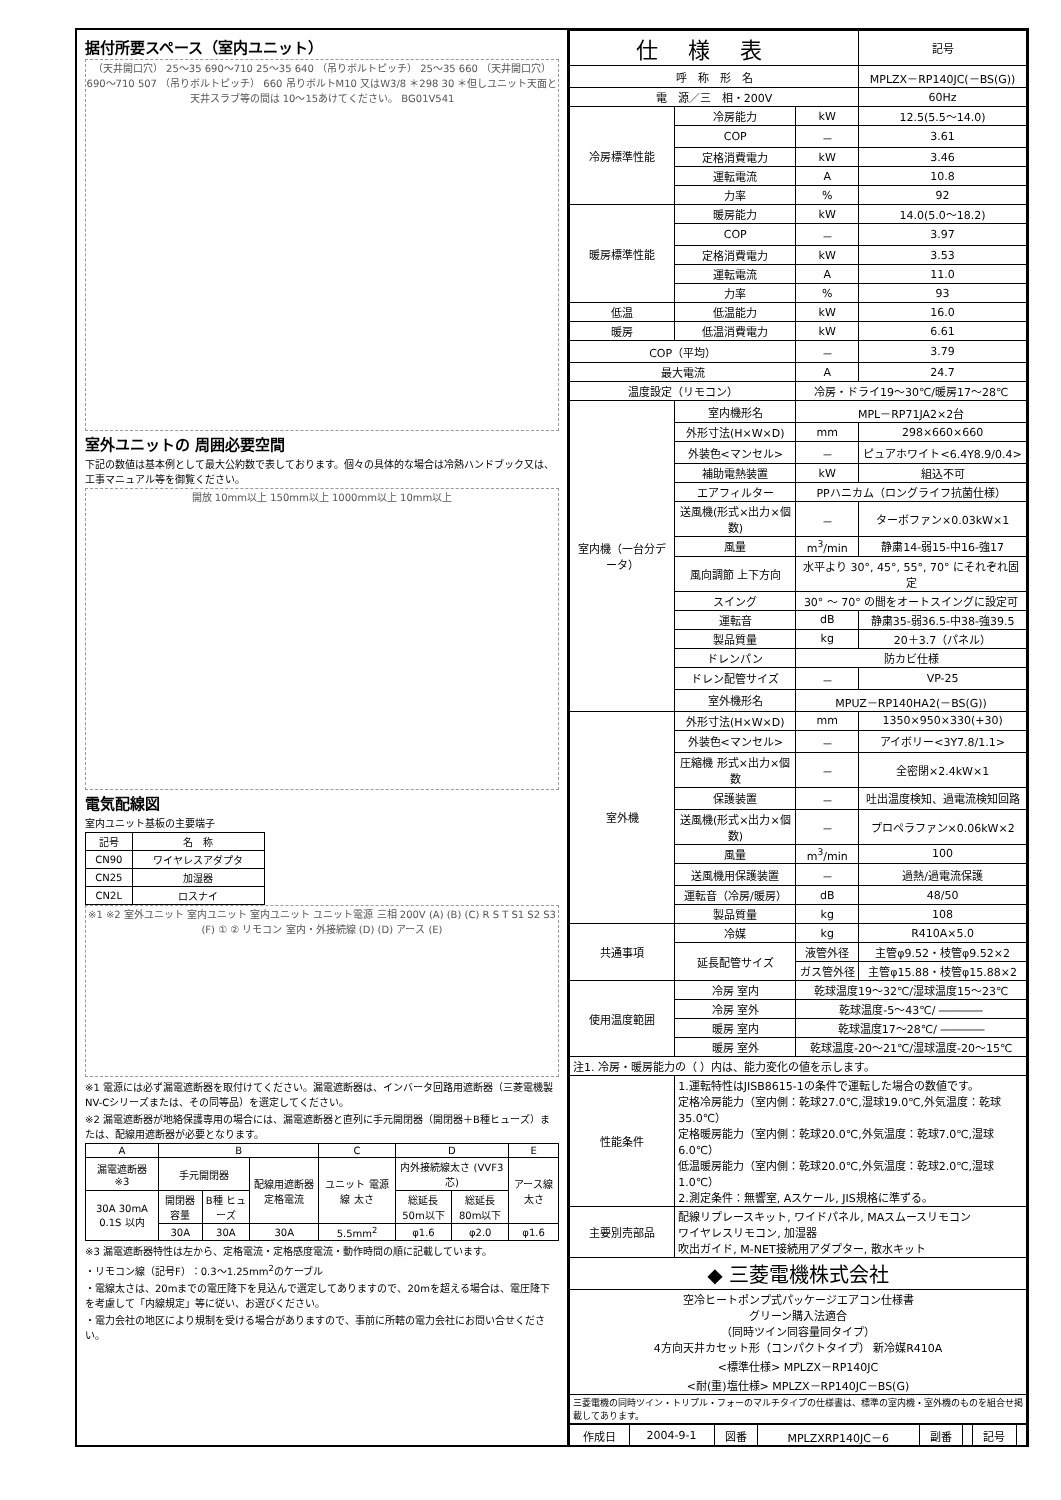据付所要スペース（室内ユニット）
（天井開口穴） 25～35 690～710 25～35 640 （吊りボルトピッチ） 25～35 660 （天井開口穴） 690～710 507 （吊りボルトピッチ） 660 吊りボルトM10 又はW3/8 ＊298 30 ＊但しユニット天面と天井スラブ等の間は 10～15あけてください。 BG01V541
室外ユニットの 周囲必要空間
下記の数値は基本例として最大公約数で表しております。個々の具体的な場合は冷熱ハンドブック又は、工事マニュアル等を御覧ください。
開放 10mm以上 150mm以上 1000mm以上 10mm以上
電気配線図
室内ユニット基板の主要端子
| 記号 | 名 称 |
| --- | --- |
| CN90 | ワイヤレスアダプタ |
| CN25 | 加湿器 |
| CN2L | ロスナイ |
※1 ※2 室外ユニット 室内ユニット 室内ユニット ユニット電源 三相 200V (A) (B) (C) R S T S1 S2 S3 (F) ① ② リモコン 室内・外接続線 (D) (D) アース (E)
※1 電源には必ず漏電遮断器を取付けてください。漏電遮断器は、インバータ回路用遮断器（三菱電機製NV-Cシリーズまたは、その同等品）を選定してください。
※2 漏電遮断器が地絡保護専用の場合には、漏電遮断器と直列に手元開閉器（開閉器＋B種ヒューズ）または、配線用遮断器が必要となります。
| A | B | | | C | D | | E |
| --- | --- | --- | --- | --- | --- | --- | --- |
| 漏電遮断器 ※3 | 手元開閉器 | | 配線用遮断器 定格電流 | ユニット 電源線 太さ | 内外接続線太さ (VVF3芯) | | アース線 太さ |
| 30A 30mA 0.1S 以内 | 開閉器 容量 | B種 ヒューズ | | | 総延長 50m以下 | 総延長 80m以下 | |
| | 30A | 30A | 30A | 5.5mm<sup>2</sup> | φ1.6 | φ2.0 | φ1.6 |
※3 漏電遮断器特性は左から、定格電流・定格感度電流・動作時間の順に記載しています。
・リモコン線（記号F）：0.3～1.25mm<sup>2</sup>のケーブル
・電線太さは、20mまでの電圧降下を見込んで選定してありますので、20mを超える場合は、電圧降下を考慮して「内線規定」等に従い、お選びください。
・電力会社の地区により規制を受ける場合がありますので、事前に所轄の電力会社にお問い合せください。
| 仕様表 | | | 記号 |
| 呼 称 形 名 | | | MPLZX－RP140JC(－BS(G)) |
| 電 源／三 相・200V | | | 60Hz |
| 冷房標準性能 | 冷房能力 | kW | 12.5(5.5～14.0) |
| | COP | － | 3.61 |
| | 定格消費電力 | kW | 3.46 |
| | 運転電流 | A | 10.8 |
| | 力率 | % | 92 |
| 暖房標準性能 | 暖房能力 | kW | 14.0(5.0～18.2) |
| | COP | － | 3.97 |
| | 定格消費電力 | kW | 3.53 |
| | 運転電流 | A | 11.0 |
| | 力率 | % | 93 |
| 低温 | 低温能力 | kW | 16.0 |
| 暖房 | 低温消費電力 | kW | 6.61 |
| COP（平均） | | － | 3.79 |
| 最大電流 | | A | 24.7 |
| 温度設定（リモコン） | | 冷房・ドライ19～30℃/暖房17～28℃ | |
| 室内機（一台分データ） | 室内機形名 | MPL－RP71JA2×2台 | |
| | 外形寸法(H×W×D) | mm | 298×660×660 |
| | 外装色<マンセル> | － | ピュアホワイト<6.4Y8.9/0.4> |
| | 補助電熱装置 | kW | 組込不可 |
| | エアフィルター | PPハニカム（ロングライフ抗菌仕様） | |
| | 送風機(形式×出力×個数) | － | ターボファン×0.03kW×1 |
| | 風量 | m<sup>3</sup>/min | 静粛14-弱15-中16-強17 |
| | 風向調節 上下方向 | 水平より 30°, 45°, 55°, 70° にそれぞれ固定 | |
| | スイング | 30° ～ 70° の間をオートスイングに設定可 | |
| | 運転音 | dB | 静粛35-弱36.5-中38-強39.5 |
| | 製品質量 | kg | 20＋3.7（パネル） |
| | ドレンパン | 防カビ仕様 | |
| | ドレン配管サイズ | － | VP-25 |
| | 室外機形名 | MPUZ－RP140HA2(－BS(G)) | |
| 室外機 | 外形寸法(H×W×D) | mm | 1350×950×330(+30) |
| | 外装色<マンセル> | － | アイボリー<3Y7.8/1.1> |
| | 圧縮機 形式×出力×個数 | － | 全密閉×2.4kW×1 |
| | 保護装置 | － | 吐出温度検知、過電流検知回路 |
| | 送風機(形式×出力×個数) | － | プロペラファン×0.06kW×2 |
| | 風量 | m<sup>3</sup>/min | 100 |
| | 送風機用保護装置 | － | 過熱/過電流保護 |
| | 運転音（冷房/暖房） | dB | 48/50 |
| | 製品質量 | kg | 108 |
| 共通事項 | 冷媒 | kg | R410A×5.0 |
| | 延長配管サイズ | 液管外径 | 主管φ9.52・枝管φ9.52×2 |
| | | ガス管外径 | 主管φ15.88・枝管φ15.88×2 |
| 使用温度範囲 | 冷房 室内 | 乾球温度19～32℃/湿球温度15～23℃ | |
| | 冷房 室外 | 乾球温度-5～43℃/ ―――― | |
| | 暖房 室内 | 乾球温度17～28℃/ ―――― | |
| | 暖房 室外 | 乾球温度-20～21℃/湿球温度-20～15℃ | |
| 注1. 冷房・暖房能力の（ ）内は、能力変化の値を示します。 | | | |
| 性能条件 | 1.運転特性はJISB8615-1の条件で運転した場合の数値です。 定格冷房能力（室内側：乾球27.0℃,湿球19.0℃,外気温度：乾球35.0℃） 定格暖房能力（室内側：乾球20.0℃,外気温度：乾球7.0℃,湿球6.0℃） 低温暖房能力（室内側：乾球20.0℃,外気温度：乾球2.0℃,湿球1.0℃） 2.測定条件：無響室, Aスケール, JIS規格に準ずる。 | | |
| 主要別売部品 | 配線リプレースキット, ワイドパネル, MAスムースリモコン ワイヤレスリモコン, 加湿器 吹出ガイド, M-NET接続用アダプター, 散水キット | | |
| ◆ 三菱電機株式会社 | | | |
| 空冷ヒートポンプ式パッケージエアコン仕様書 グリーン購入法適合 （同時ツイン同容量同タイプ） 4方向天井カセット形（コンパクトタイプ） 新冷媒R410A <標準仕様> MPLZX－RP140JC <耐(重)塩仕様> MPLZX－RP140JC－BS(G) | | | |
| 三菱電機の同時ツイン・トリプル・フォーのマルチタイプの仕様書は、標準の室内機・室外機のものを組合せ掲載してあります。 | | | |
| 作成日 | 2004-9-1 | 図番 | MPLZXRP140JC－6 | 副番 | | 記号 | |